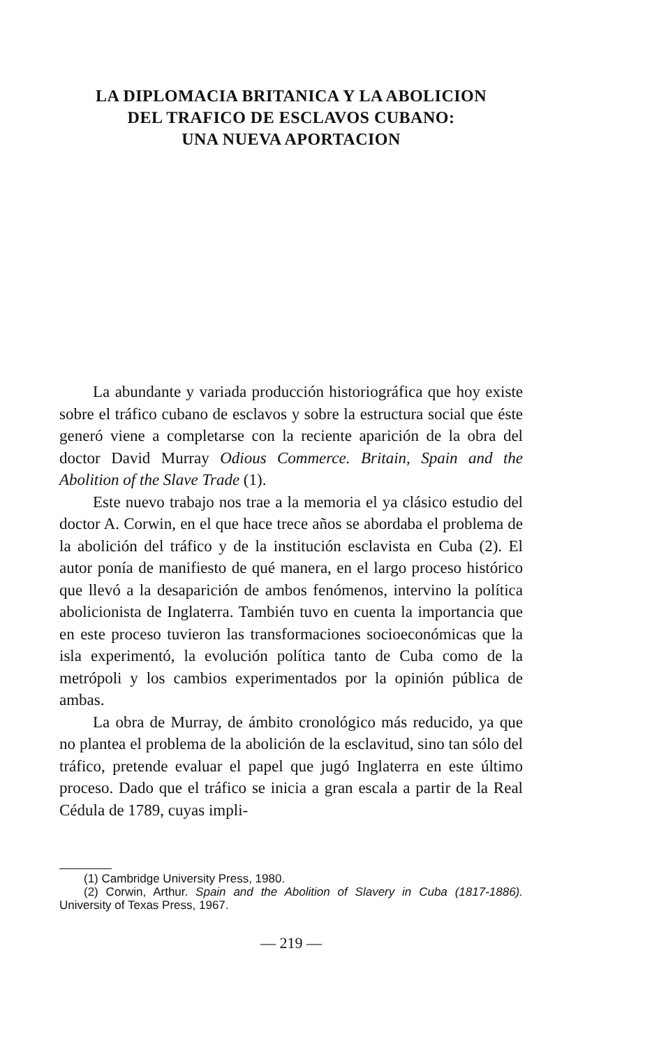LA DIPLOMACIA BRITANICA Y LA ABOLICION
DEL TRAFICO DE ESCLAVOS CUBANO:
UNA NUEVA APORTACION
La abundante y variada producción historiográfica que hoy existe sobre el tráfico cubano de esclavos y sobre la estructura social que éste generó viene a completarse con la reciente aparición de la obra del doctor David Murray Odious Commerce. Britain, Spain and the Abolition of the Slave Trade (1).
Este nuevo trabajo nos trae a la memoria el ya clásico estudio del doctor A. Corwin, en el que hace trece años se abordaba el problema de la abolición del tráfico y de la institución esclavista en Cuba (2). El autor ponía de manifiesto de qué manera, en el largo proceso histórico que llevó a la desaparición de ambos fenómenos, intervino la política abolicionista de Inglaterra. También tuvo en cuenta la importancia que en este proceso tuvieron las transformaciones socioeconómicas que la isla experimentó, la evolución política tanto de Cuba como de la metrópoli y los cambios experimentados por la opinión pública de ambas.
La obra de Murray, de ámbito cronológico más reducido, ya que no plantea el problema de la abolición de la esclavitud, sino tan sólo del tráfico, pretende evaluar el papel que jugó Inglaterra en este último proceso. Dado que el tráfico se inicia a gran escala a partir de la Real Cédula de 1789, cuyas impli-
(1) Cambridge University Press, 1980.
(2) Corwin, Arthur. Spain and the Abolition of Slavery in Cuba (1817-1886). University of Texas Press, 1967.
— 219 —